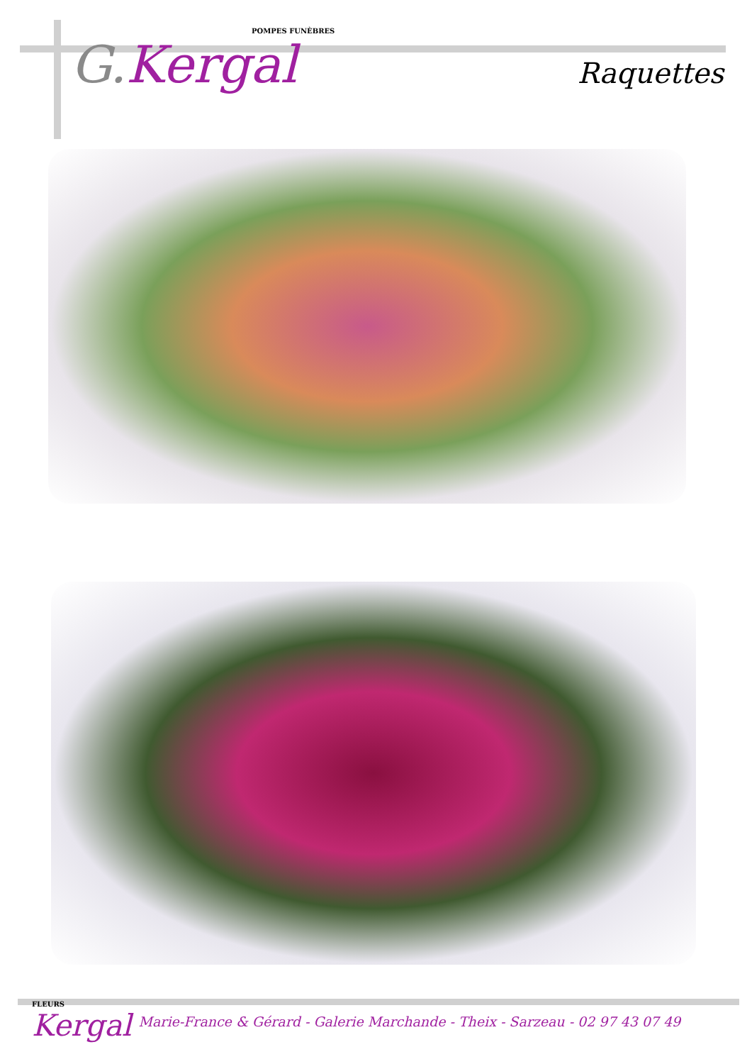POMPES FUNÈBRES
G.Kergal
Raquettes
FLEURS
Kergal
Marie-France & Gérard - Galerie Marchande - Theix - Sarzeau - 02 97 43 07 49